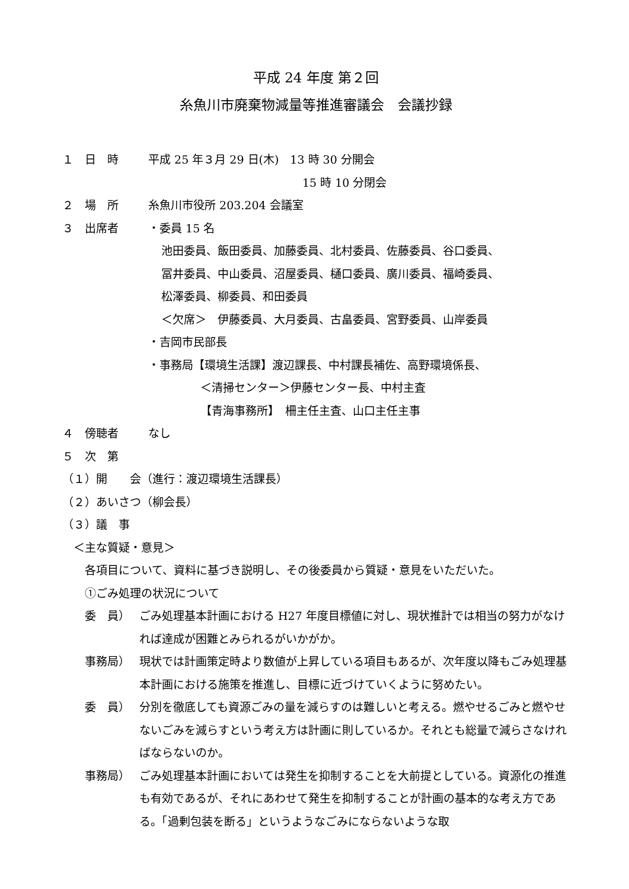平成 24 年度 第２回
糸魚川市廃棄物減量等推進審議会　会議抄録
１ 日　時 平成 25 年３月 29 日(木)　13 時 30 分開会
15 時 10 分閉会
２ 場　所 糸魚川市役所 203.204 会議室
３ 出席者 ・委員 15 名
池田委員、飯田委員、加藤委員、北村委員、佐藤委員、谷口委員、
冨井委員、中山委員、沼屋委員、樋口委員、廣川委員、福崎委員、
松澤委員、柳委員、和田委員
＜欠席＞　伊藤委員、大月委員、古畠委員、宮野委員、山岸委員
・吉岡市民部長
・事務局【環境生活課】渡辺課長、中村課長補佐、高野環境係長、
＜清掃センター＞伊藤センター長、中村主査
【青海事務所】　柵主任主査、山口主任主事
４ 傍聴者 なし
５ 次　第
（１）開　　会（進行：渡辺環境生活課長）
（２）あいさつ（柳会長）
（３）議　事
　＜主な質疑・意見＞
　　各項目について、資料に基づき説明し、その後委員から質疑・意見をいただいた。
　　①ごみ処理の状況について
委　員） ごみ処理基本計画における H27 年度目標値に対し、現状推計では相当の努力がなければ達成が困難とみられるがいかがか。
事務局） 現状では計画策定時より数値が上昇している項目もあるが、次年度以降もごみ処理基本計画における施策を推進し、目標に近づけていくように努めたい。
委　員） 分別を徹底しても資源ごみの量を減らすのは難しいと考える。燃やせるごみと燃やせないごみを減らすという考え方は計画に則しているか。それとも総量で減らさなければならないのか。
事務局） ごみ処理基本計画においては発生を抑制することを大前提としている。資源化の推進も有効であるが、それにあわせて発生を抑制することが計画の基本的な考え方である。「過剰包装を断る」というようなごみにならないような取